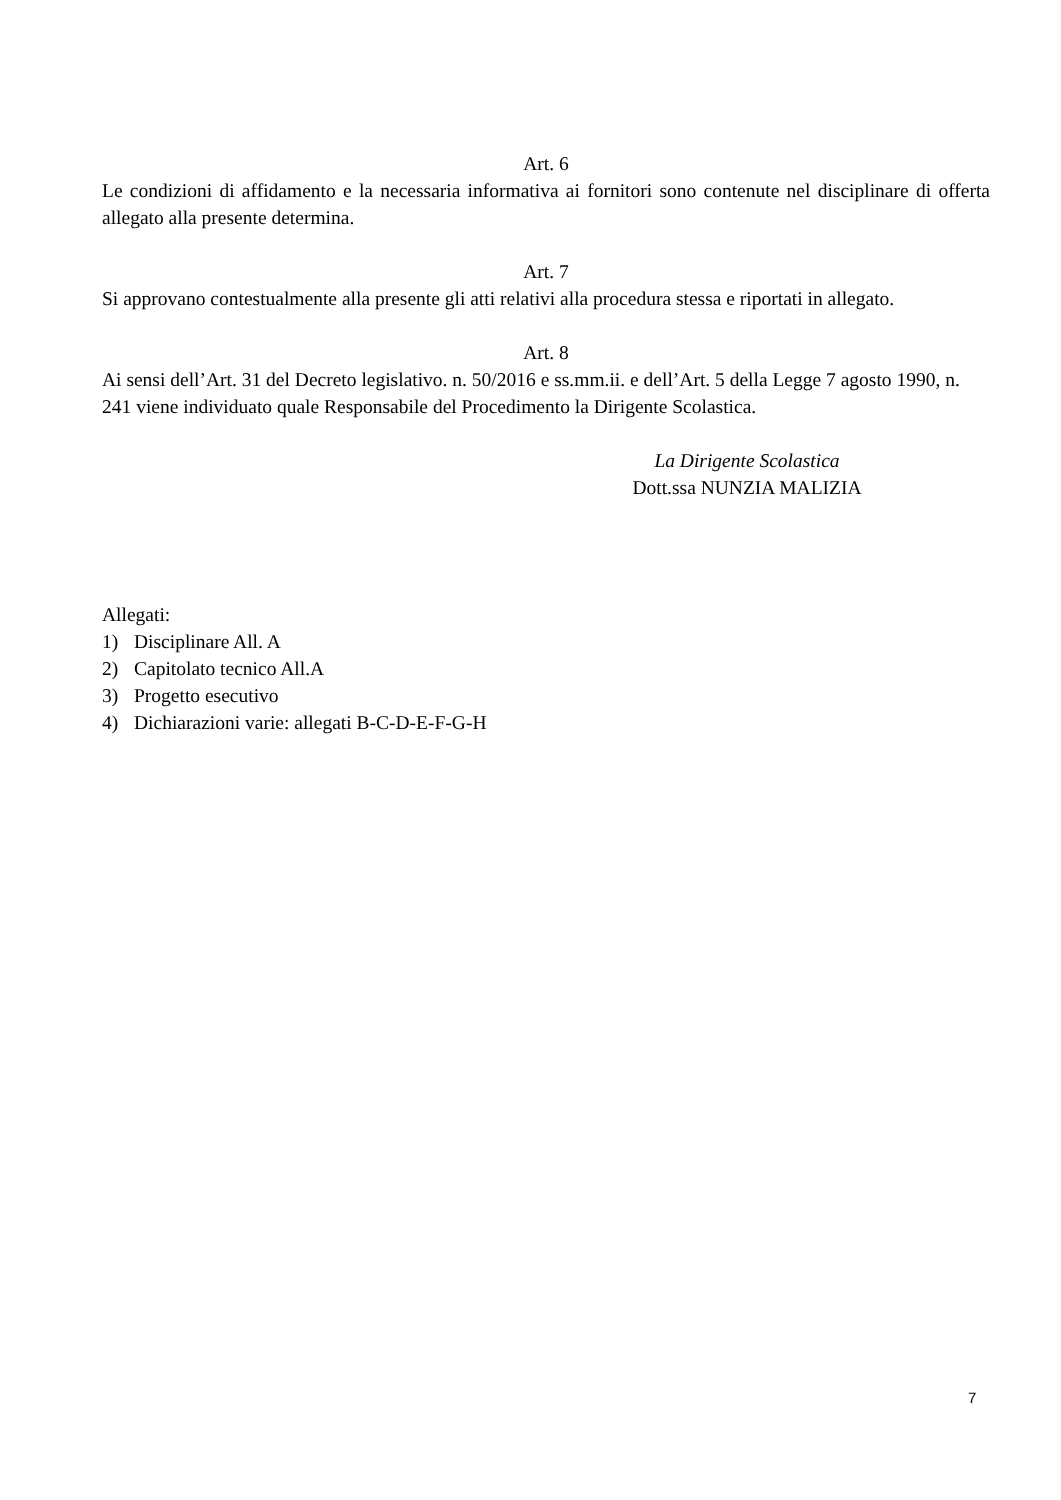Art. 6
Le condizioni di affidamento e la necessaria informativa ai fornitori sono contenute nel disciplinare di offerta allegato alla presente determina.
Art. 7
Si approvano contestualmente alla presente gli atti relativi alla procedura stessa e riportati in allegato.
Art. 8
Ai sensi dell’Art. 31 del Decreto legislativo. n. 50/2016 e ss.mm.ii. e dell’Art. 5 della Legge 7 agosto 1990, n. 241 viene individuato quale Responsabile del Procedimento la Dirigente Scolastica.
La Dirigente Scolastica
Dott.ssa NUNZIA MALIZIA
Allegati:
1) Disciplinare All. A
2) Capitolato tecnico All.A
3) Progetto esecutivo
4) Dichiarazioni varie: allegati B-C-D-E-F-G-H
7